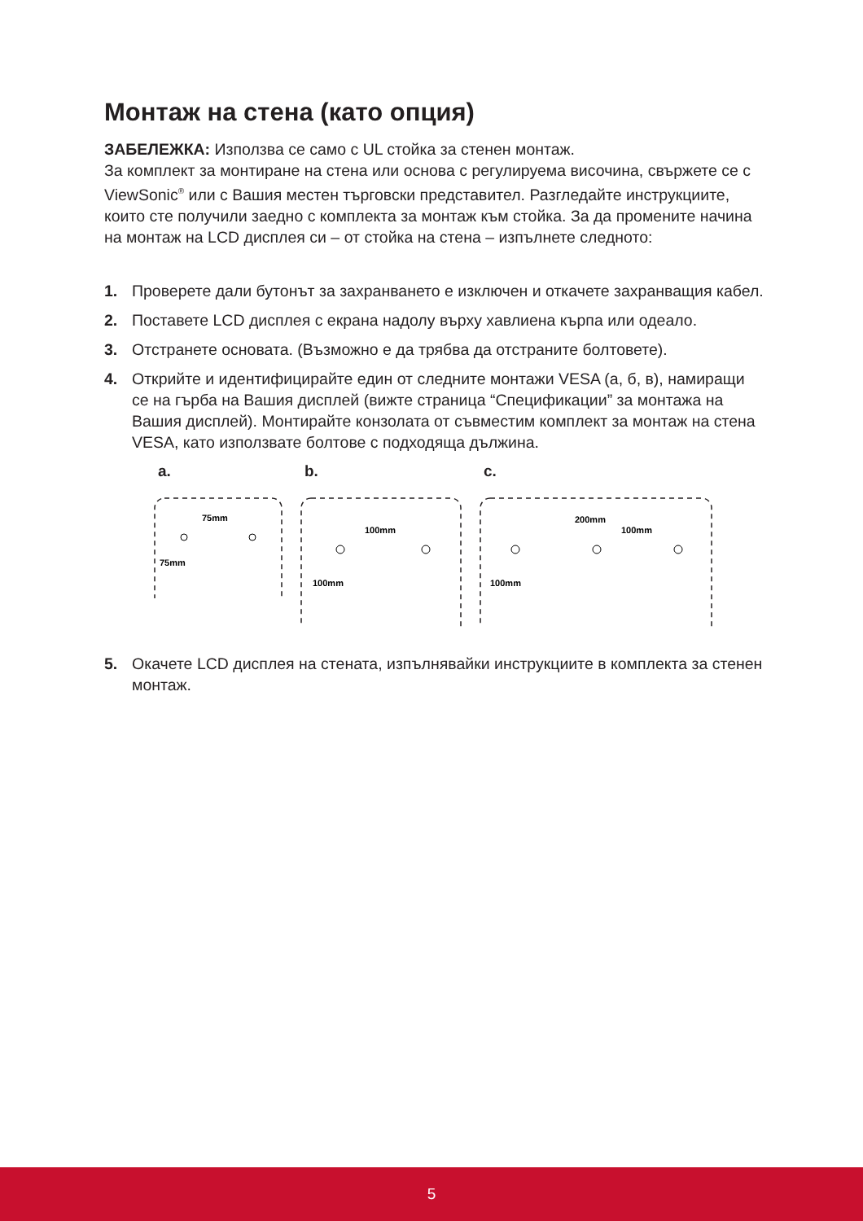Монтаж на стена (като опция)
ЗАБЕЛЕЖКА: Използва се само с UL стойка за стенен монтаж.
За комплект за монтиране на стена или основа с регулируема височина, свържете се с ViewSonic<sup>®</sup> или с Вашия местен търговски представител. Разгледайте инструкциите, които сте получили заедно с комплекта за монтаж към стойка. За да промените начина на монтаж на LCD дисплея си – от стойка на стена – изпълнете следното:
1. Проверете дали бутонът за захранването е изключен и откачете захранващия кабел.
2. Поставете LCD дисплея с екрана надолу върху хавлиена кърпа или одеало.
3. Отстранете основата. (Възможно е да трябва да отстраните болтовете).
4. Открийте и идентифицирайте един от следните монтажи VESA (а, б, в), намиращи се на гърба на Вашия дисплей (вижте страница “Спецификации” за монтажа на Вашия дисплей). Монтирайте конзолата от съвместим комплект за монтаж на стена VESA, като използвате болтове с подходяща дължина.
a.
75mm
75mm
b.
100mm
100mm
c.
200mm
100mm
100mm
5. Окачете LCD дисплея на стената, изпълнявайки инструкциите в комплекта за стенен монтаж.
5